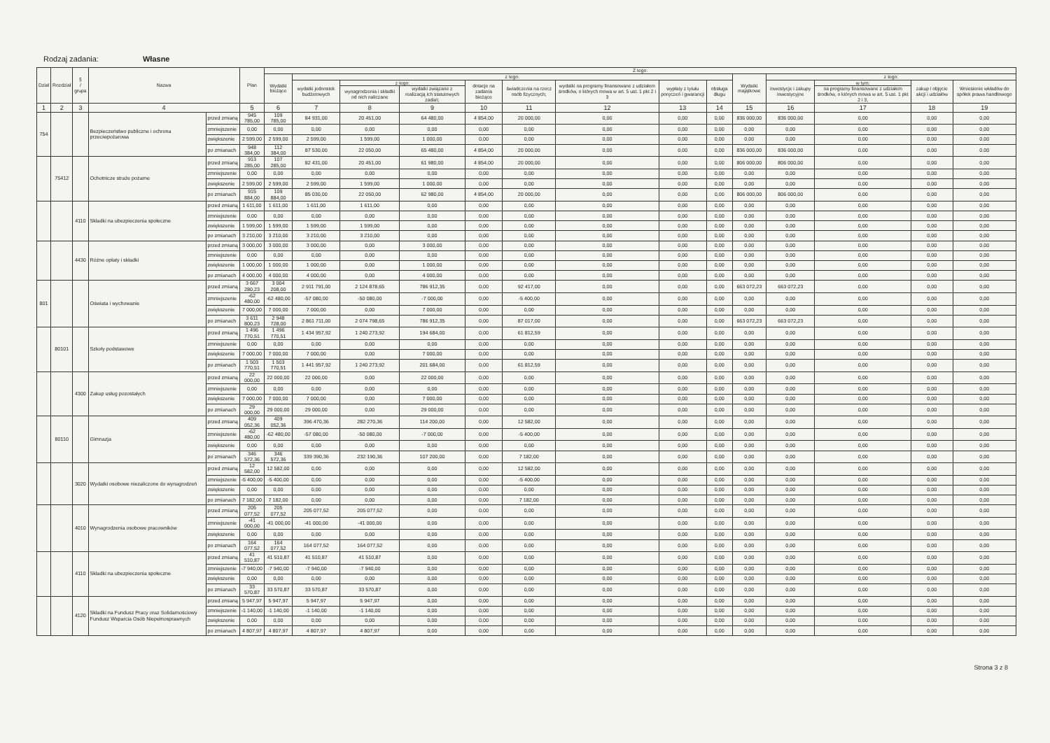Rodzaj zadania: Własne
| Dział | Rozdział | § / grupa | Nazwa | | Plan | Z tego: | | | | | | | | | | | | | |
| --- | --- | --- | --- | --- | --- | --- | --- | --- | --- | --- | --- | --- | --- | --- | --- | --- | --- | --- | --- |
| | | | | | | Wydatki bieżące | z tego: | | | | | | | | Wydatki majątkowe | z tego: | | | |
| | | | | | | | wydatki jednostek budżetowych | z tego: | | dotacje na zadania bieżące | świadczenia na rzecz osób fizycznych; | wydatki na programy finansowane z udziałem środków, o których mowa w art. 5 ust. 1 pkt 2 i 3 | wypłaty z tytułu poręczeń i gwarancji | obsługa długu | | inwestycje i zakupy inwestycyjne | w tym: | zakup i objęcie akcji i udziałów | Wniesienie wkładów do spółek prawa handlowego |
| | | | | | | | | wynagrodzenia i składki od nich naliczane | wydatki związane z realizacją ich statutowych zadań; | | | | | | | | na programy finansowane z udziałem środków, o których mowa w art. 5 ust. 1 pkt 2 i 3, | | |
| 1 | 2 | 3 | 4 | | 5 | 6 | 7 | 8 | 9 | 10 | 11 | 12 | 13 | 14 | 15 | 16 | 17 | 18 | 19 |
| 754 | | | Bezpieczeństwo publiczne i ochrona przeciwpożarowa | przed zmianą | 945 785,00 | 109 785,00 | 84 931,00 | 20 451,00 | 64 480,00 | 4 854,00 | 20 000,00 | 0,00 | 0,00 | 0,00 | 836 000,00 | 836 000,00 | 0,00 | 0,00 | 0,00 |
| | | | | zmniejszenie | 0,00 | 0,00 | 0,00 | 0,00 | 0,00 | 0,00 | 0,00 | 0,00 | 0,00 | 0,00 | 0,00 | 0,00 | 0,00 | 0,00 | 0,00 |
| | | | | zwiększenie | 2 599,00 | 2 599,00 | 2 599,00 | 1 599,00 | 1 000,00 | 0,00 | 0,00 | 0,00 | 0,00 | 0,00 | 0,00 | 0,00 | 0,00 | 0,00 | 0,00 |
| | | | | po zmianach | 948 384,00 | 112 384,00 | 87 530,00 | 22 050,00 | 65 480,00 | 4 854,00 | 20 000,00 | 0,00 | 0,00 | 0,00 | 836 000,00 | 836 000,00 | 0,00 | 0,00 | 0,00 |
| | 75412 | | Ochotnicze straże pożarne | przed zmianą | 913 285,00 | 107 285,00 | 82 431,00 | 20 451,00 | 61 980,00 | 4 854,00 | 20 000,00 | 0,00 | 0,00 | 0,00 | 806 000,00 | 806 000,00 | 0,00 | 0,00 | 0,00 |
| | | | | zmniejszenie | 0,00 | 0,00 | 0,00 | 0,00 | 0,00 | 0,00 | 0,00 | 0,00 | 0,00 | 0,00 | 0,00 | 0,00 | 0,00 | 0,00 | 0,00 |
| | | | | zwiększenie | 2 599,00 | 2 599,00 | 2 599,00 | 1 599,00 | 1 000,00 | 0,00 | 0,00 | 0,00 | 0,00 | 0,00 | 0,00 | 0,00 | 0,00 | 0,00 | 0,00 |
| | | | | po zmianach | 915 884,00 | 109 884,00 | 85 030,00 | 22 050,00 | 62 980,00 | 4 854,00 | 20 000,00 | 0,00 | 0,00 | 0,00 | 806 000,00 | 806 000,00 | 0,00 | 0,00 | 0,00 |
| | | 4110 | Składki na ubezpieczenia społeczne | przed zmianą | 1 611,00 | 1 611,00 | 1 611,00 | 1 611,00 | 0,00 | 0,00 | 0,00 | 0,00 | 0,00 | 0,00 | 0,00 | 0,00 | 0,00 | 0,00 | 0,00 |
| | | | | zmniejszenie | 0,00 | 0,00 | 0,00 | 0,00 | 0,00 | 0,00 | 0,00 | 0,00 | 0,00 | 0,00 | 0,00 | 0,00 | 0,00 | 0,00 | 0,00 |
| | | | | zwiększenie | 1 599,00 | 1 599,00 | 1 599,00 | 1 599,00 | 0,00 | 0,00 | 0,00 | 0,00 | 0,00 | 0,00 | 0,00 | 0,00 | 0,00 | 0,00 | 0,00 |
| | | | | po zmianach | 3 210,00 | 3 210,00 | 3 210,00 | 3 210,00 | 0,00 | 0,00 | 0,00 | 0,00 | 0,00 | 0,00 | 0,00 | 0,00 | 0,00 | 0,00 | 0,00 |
| | | 4430 | Różne opłaty i składki | przed zmianą | 3 000,00 | 3 000,00 | 3 000,00 | 0,00 | 3 000,00 | 0,00 | 0,00 | 0,00 | 0,00 | 0,00 | 0,00 | 0,00 | 0,00 | 0,00 | 0,00 |
| | | | | zmniejszenie | 0,00 | 0,00 | 0,00 | 0,00 | 0,00 | 0,00 | 0,00 | 0,00 | 0,00 | 0,00 | 0,00 | 0,00 | 0,00 | 0,00 | 0,00 |
| | | | | zwiększenie | 1 000,00 | 1 000,00 | 1 000,00 | 0,00 | 1 000,00 | 0,00 | 0,00 | 0,00 | 0,00 | 0,00 | 0,00 | 0,00 | 0,00 | 0,00 | 0,00 |
| | | | | po zmianach | 4 000,00 | 4 000,00 | 4 000,00 | 0,00 | 4 000,00 | 0,00 | 0,00 | 0,00 | 0,00 | 0,00 | 0,00 | 0,00 | 0,00 | 0,00 | 0,00 |
| 801 | | | Oświata i wychowanie | przed zmianą | 3 667 280,23 | 3 004 208,00 | 2 911 791,00 | 2 124 878,65 | 786 912,35 | 0,00 | 92 417,00 | 0,00 | 0,00 | 0,00 | 663 072,23 | 663 072,23 | 0,00 | 0,00 | 0,00 |
| | | | | zmniejszenie | -62 480,00 | -62 480,00 | -57 080,00 | -50 080,00 | -7 000,00 | 0,00 | -5 400,00 | 0,00 | 0,00 | 0,00 | 0,00 | 0,00 | 0,00 | 0,00 | 0,00 |
| | | | | zwiększenie | 7 000,00 | 7 000,00 | 7 000,00 | 0,00 | 7 000,00 | 0,00 | 0,00 | 0,00 | 0,00 | 0,00 | 0,00 | 0,00 | 0,00 | 0,00 | 0,00 |
| | | | | po zmianach | 3 611 800,23 | 2 948 728,00 | 2 861 711,00 | 2 074 798,65 | 786 912,35 | 0,00 | 87 017,00 | 0,00 | 0,00 | 0,00 | 663 072,23 | 663 072,23 | 0,00 | 0,00 | 0,00 |
| | 80101 | | Szkoły podstawowe | przed zmianą | 1 496 770,51 | 1 496 770,51 | 1 434 957,92 | 1 240 273,92 | 194 684,00 | 0,00 | 61 812,59 | 0,00 | 0,00 | 0,00 | 0,00 | 0,00 | 0,00 | 0,00 | 0,00 |
| | | | | zmniejszenie | 0,00 | 0,00 | 0,00 | 0,00 | 0,00 | 0,00 | 0,00 | 0,00 | 0,00 | 0,00 | 0,00 | 0,00 | 0,00 | 0,00 | 0,00 |
| | | | | zwiększenie | 7 000,00 | 7 000,00 | 7 000,00 | 0,00 | 7 000,00 | 0,00 | 0,00 | 0,00 | 0,00 | 0,00 | 0,00 | 0,00 | 0,00 | 0,00 | 0,00 |
| | | | | po zmianach | 1 503 770,51 | 1 503 770,51 | 1 441 957,92 | 1 240 273,92 | 201 684,00 | 0,00 | 61 812,59 | 0,00 | 0,00 | 0,00 | 0,00 | 0,00 | 0,00 | 0,00 | 0,00 |
| | | 4300 | Zakup usług pozostałych | przed zmianą | 22 000,00 | 22 000,00 | 22 000,00 | 0,00 | 22 000,00 | 0,00 | 0,00 | 0,00 | 0,00 | 0,00 | 0,00 | 0,00 | 0,00 | 0,00 | 0,00 |
| | | | | zmniejszenie | 0,00 | 0,00 | 0,00 | 0,00 | 0,00 | 0,00 | 0,00 | 0,00 | 0,00 | 0,00 | 0,00 | 0,00 | 0,00 | 0,00 | 0,00 |
| | | | | zwiększenie | 7 000,00 | 7 000,00 | 7 000,00 | 0,00 | 7 000,00 | 0,00 | 0,00 | 0,00 | 0,00 | 0,00 | 0,00 | 0,00 | 0,00 | 0,00 | 0,00 |
| | | | | po zmianach | 29 000,00 | 29 000,00 | 29 000,00 | 0,00 | 29 000,00 | 0,00 | 0,00 | 0,00 | 0,00 | 0,00 | 0,00 | 0,00 | 0,00 | 0,00 | 0,00 |
| | 80110 | | Gimnazja | przed zmianą | 409 052,36 | 409 052,36 | 396 470,36 | 282 270,36 | 114 200,00 | 0,00 | 12 582,00 | 0,00 | 0,00 | 0,00 | 0,00 | 0,00 | 0,00 | 0,00 | 0,00 |
| | | | | zmniejszenie | -62 480,00 | -62 480,00 | -57 080,00 | -50 080,00 | -7 000,00 | 0,00 | -5 400,00 | 0,00 | 0,00 | 0,00 | 0,00 | 0,00 | 0,00 | 0,00 | 0,00 |
| | | | | zwiększenie | 0,00 | 0,00 | 0,00 | 0,00 | 0,00 | 0,00 | 0,00 | 0,00 | 0,00 | 0,00 | 0,00 | 0,00 | 0,00 | 0,00 | 0,00 |
| | | | | po zmianach | 346 572,36 | 346 572,36 | 339 390,36 | 232 190,36 | 107 200,00 | 0,00 | 7 182,00 | 0,00 | 0,00 | 0,00 | 0,00 | 0,00 | 0,00 | 0,00 | 0,00 |
| | | 3020 | Wydatki osobowe niezaliczone do wynagrodzeń | przed zmianą | 12 582,00 | 12 582,00 | 0,00 | 0,00 | 0,00 | 0,00 | 12 582,00 | 0,00 | 0,00 | 0,00 | 0,00 | 0,00 | 0,00 | 0,00 | 0,00 |
| | | | | zmniejszenie | -5 400,00 | -5 400,00 | 0,00 | 0,00 | 0,00 | 0,00 | -5 400,00 | 0,00 | 0,00 | 0,00 | 0,00 | 0,00 | 0,00 | 0,00 | 0,00 |
| | | | | zwiększenie | 0,00 | 0,00 | 0,00 | 0,00 | 0,00 | 0,00 | 0,00 | 0,00 | 0,00 | 0,00 | 0,00 | 0,00 | 0,00 | 0,00 | 0,00 |
| | | | | po zmianach | 7 182,00 | 7 182,00 | 0,00 | 0,00 | 0,00 | 0,00 | 7 182,00 | 0,00 | 0,00 | 0,00 | 0,00 | 0,00 | 0,00 | 0,00 | 0,00 |
| | | 4010 | Wynagrodzenia osobowe pracowników | przed zmianą | 205 077,52 | 205 077,52 | 205 077,52 | 205 077,52 | 0,00 | 0,00 | 0,00 | 0,00 | 0,00 | 0,00 | 0,00 | 0,00 | 0,00 | 0,00 | 0,00 |
| | | | | zmniejszenie | -41 000,00 | -41 000,00 | -41 000,00 | -41 000,00 | 0,00 | 0,00 | 0,00 | 0,00 | 0,00 | 0,00 | 0,00 | 0,00 | 0,00 | 0,00 | 0,00 |
| | | | | zwiększenie | 0,00 | 0,00 | 0,00 | 0,00 | 0,00 | 0,00 | 0,00 | 0,00 | 0,00 | 0,00 | 0,00 | 0,00 | 0,00 | 0,00 | 0,00 |
| | | | | po zmianach | 164 077,52 | 164 077,52 | 164 077,52 | 164 077,52 | 0,00 | 0,00 | 0,00 | 0,00 | 0,00 | 0,00 | 0,00 | 0,00 | 0,00 | 0,00 | 0,00 |
| | | 4110 | Składki na ubezpieczenia społeczne | przed zmianą | 41 510,87 | 41 510,87 | 41 510,87 | 41 510,87 | 0,00 | 0,00 | 0,00 | 0,00 | 0,00 | 0,00 | 0,00 | 0,00 | 0,00 | 0,00 | 0,00 |
| | | | | zmniejszenie | -7 940,00 | -7 940,00 | -7 940,00 | -7 940,00 | 0,00 | 0,00 | 0,00 | 0,00 | 0,00 | 0,00 | 0,00 | 0,00 | 0,00 | 0,00 | 0,00 |
| | | | | zwiększenie | 0,00 | 0,00 | 0,00 | 0,00 | 0,00 | 0,00 | 0,00 | 0,00 | 0,00 | 0,00 | 0,00 | 0,00 | 0,00 | 0,00 | 0,00 |
| | | | | po zmianach | 33 570,87 | 33 570,87 | 33 570,87 | 33 570,87 | 0,00 | 0,00 | 0,00 | 0,00 | 0,00 | 0,00 | 0,00 | 0,00 | 0,00 | 0,00 | 0,00 |
| | | 4120 | Składki na Fundusz Pracy oraz Solidarnościowy Fundusz Wsparcia Osób Niepełnosprawnych | przed zmianą | 5 947,97 | 5 947,97 | 5 947,97 | 5 947,97 | 0,00 | 0,00 | 0,00 | 0,00 | 0,00 | 0,00 | 0,00 | 0,00 | 0,00 | 0,00 | 0,00 |
| | | | | zmniejszenie | -1 140,00 | -1 140,00 | -1 140,00 | -1 140,00 | 0,00 | 0,00 | 0,00 | 0,00 | 0,00 | 0,00 | 0,00 | 0,00 | 0,00 | 0,00 | 0,00 |
| | | | | zwiększenie | 0,00 | 0,00 | 0,00 | 0,00 | 0,00 | 0,00 | 0,00 | 0,00 | 0,00 | 0,00 | 0,00 | 0,00 | 0,00 | 0,00 | 0,00 |
| | | | | po zmianach | 4 807,97 | 4 807,97 | 4 807,97 | 4 807,97 | 0,00 | 0,00 | 0,00 | 0,00 | 0,00 | 0,00 | 0,00 | 0,00 | 0,00 | 0,00 | 0,00 |
Strona 3 z 8